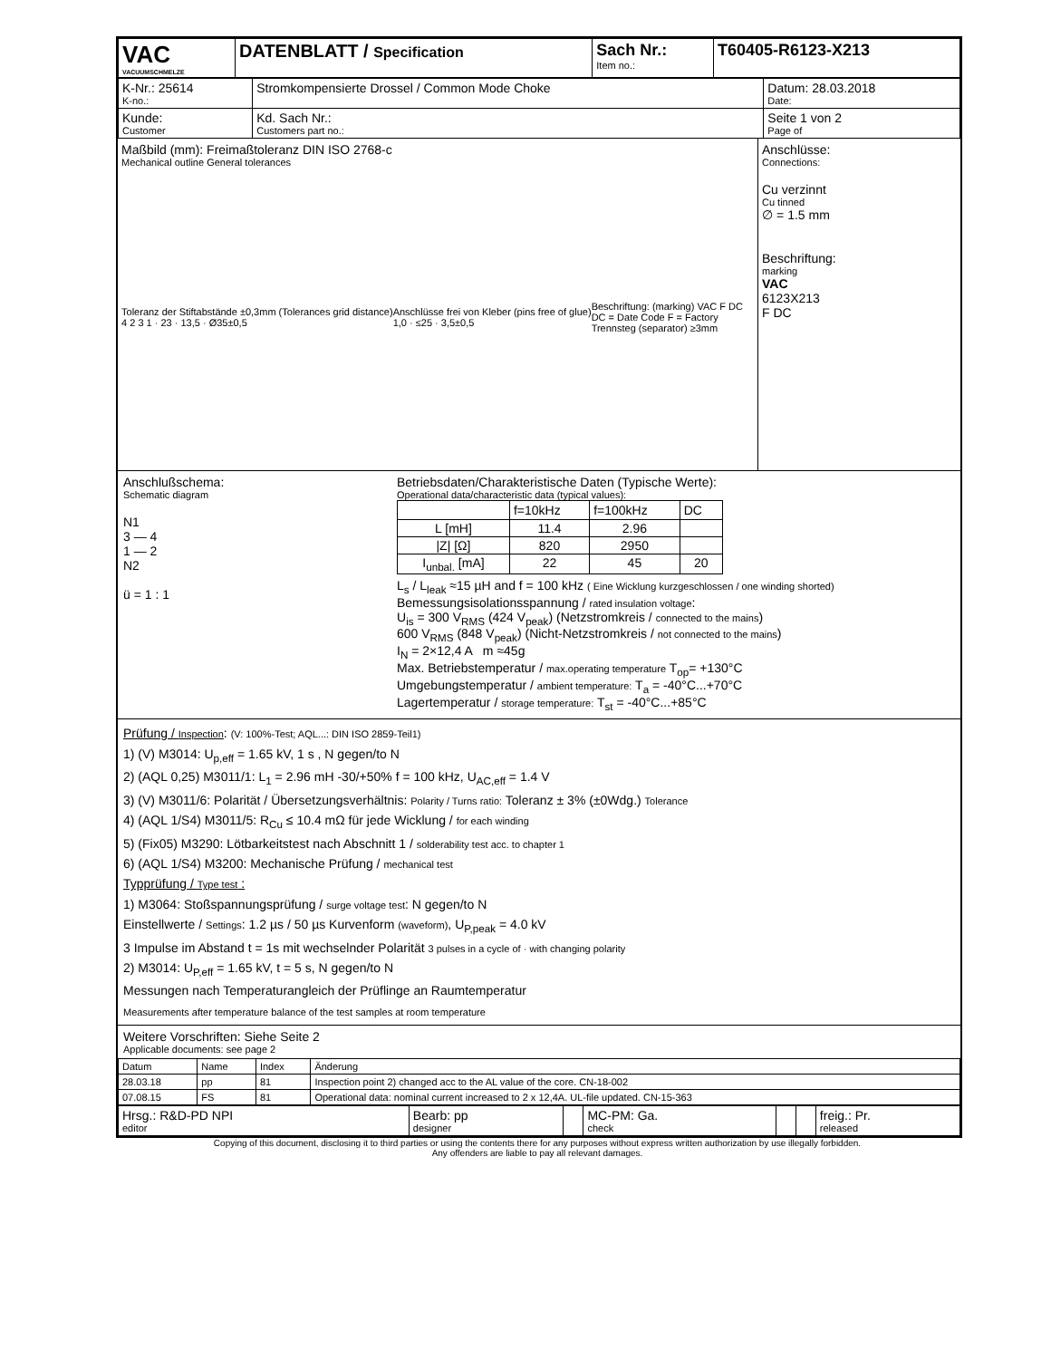| VAC VACUUMSCHMELZE | DATENBLATT / Specification | Sach Nr.: Item no.: | T60405-R6123-X213 |
| K-Nr.: 25614 K-no.: | Stromkompensierte Drossel / Common Mode Choke | Datum: 28.03.2018 Date: |
| Kunde: Customer | Kd. Sach Nr.: Customers part no.: | Seite 1 von 2 Page of |
Maßbild (mm): Freimaßtoleranz DIN ISO 2768-c
Mechanical outline General tolerances
Toleranz der Stiftabstände ±0,3mm (Tolerances grid distance)
4 2 3 1 · 23 · 13,5 · Ø35±0,5
Anschlüsse frei von Kleber (pins free of glue)
1,0 · ≤25 · 3,5±0,5
Beschriftung: (marking) VAC F DC
DC = Date Code F = Factory
Trennsteg (separator) ≥3mm
Anschlüsse:
Connections:
Cu verzinnt
Cu tinned
∅ = 1.5 mm
Beschriftung:
marking
VAC
6123X213
F DC
Anschlußschema:
Schematic diagram
N1
3 — 4
1 — 2
N2
ü = 1 : 1
Betriebsdaten/Charakteristische Daten (Typische Werte):
Operational data/characteristic data (typical values):
| | f=10kHz | f=100kHz | DC |
| --- | --- | --- | --- |
| L [mH] | 11.4 | 2.96 | |
| /Z/ [Ω] | 820 | 2950 | |
| I<sub>unbal.</sub> [mA] | 22 | 45 | 20 |
L<sub>s</sub> / L<sub>leak</sub> ≈15 µH and f = 100 kHz ( Eine Wicklung kurzgeschlossen / one winding shorted)
Bemessungsisolationsspannung / rated insulation voltage:
U<sub>is</sub> = 300 V<sub>RMS</sub> (424 V<sub>peak</sub>) (Netzstromkreis / connected to the mains)
600 V<sub>RMS</sub> (848 V<sub>peak</sub>) (Nicht-Netzstromkreis / not connected to the mains)
I<sub>N</sub> = 2×12,4 A m ≈45g
Max. Betriebstemperatur / max.operating temperature T<sub>op</sub>= +130°C
Umgebungstemperatur / ambient temperature: T<sub>a</sub> = -40°C...+70°C
Lagertemperatur / storage temperature: T<sub>st</sub> = -40°C...+85°C
Prüfung / Inspection: (V: 100%-Test; AQL...: DIN ISO 2859-Teil1)
1) (V) M3014: U<sub>p,eff</sub> = 1.65 kV, 1 s , N gegen/to N
2) (AQL 0,25) M3011/1: L<sub>1</sub> = 2.96 mH -30/+50% f = 100 kHz, U<sub>AC,eff</sub> = 1.4 V
3) (V) M3011/6: Polarität / Übersetzungsverhältnis: Polarity / Turns ratio: Toleranz ± 3% (±0Wdg.) Tolerance
4) (AQL 1/S4) M3011/5: R<sub>Cu</sub> ≤ 10.4 mΩ für jede Wicklung / for each winding
5) (Fix05) M3290: Lötbarkeitstest nach Abschnitt 1 / solderability test acc. to chapter 1
6) (AQL 1/S4) M3200: Mechanische Prüfung / mechanical test
Typprüfung / Type test :
1) M3064: Stoßspannungsprüfung / surge voltage test: N gegen/to N
Einstellwerte / Settings: 1.2 µs / 50 µs Kurvenform (waveform), U<sub>P,peak</sub> = 4.0 kV
3 Impulse im Abstand t = 1s mit wechselnder Polarität 3 pulses in a cycle of · with changing polarity
2) M3014: U<sub>P,eff</sub> = 1.65 kV, t = 5 s, N gegen/to N
Messungen nach Temperaturangleich der Prüflinge an Raumtemperatur
Measurements after temperature balance of the test samples at room temperature
Weitere Vorschriften: Siehe Seite 2
Applicable documents: see page 2
| Datum | Name | Index | Änderung |
| 28.03.18 | pp | 81 | Inspection point 2) changed acc to the AL value of the core. CN-18-002 |
| 07.08.15 | FS | 81 | Operational data: nominal current increased to 2 x 12,4A. UL-file updated. CN-15-363 |
| Hrsg.: R&D-PD NPI editor | Bearb: pp designer | | MC-PM: Ga. check | | | freig.: Pr. released |
Copying of this document, disclosing it to third parties or using the contents there for any purposes without express written authorization by use illegally forbidden.
Any offenders are liable to pay all relevant damages.